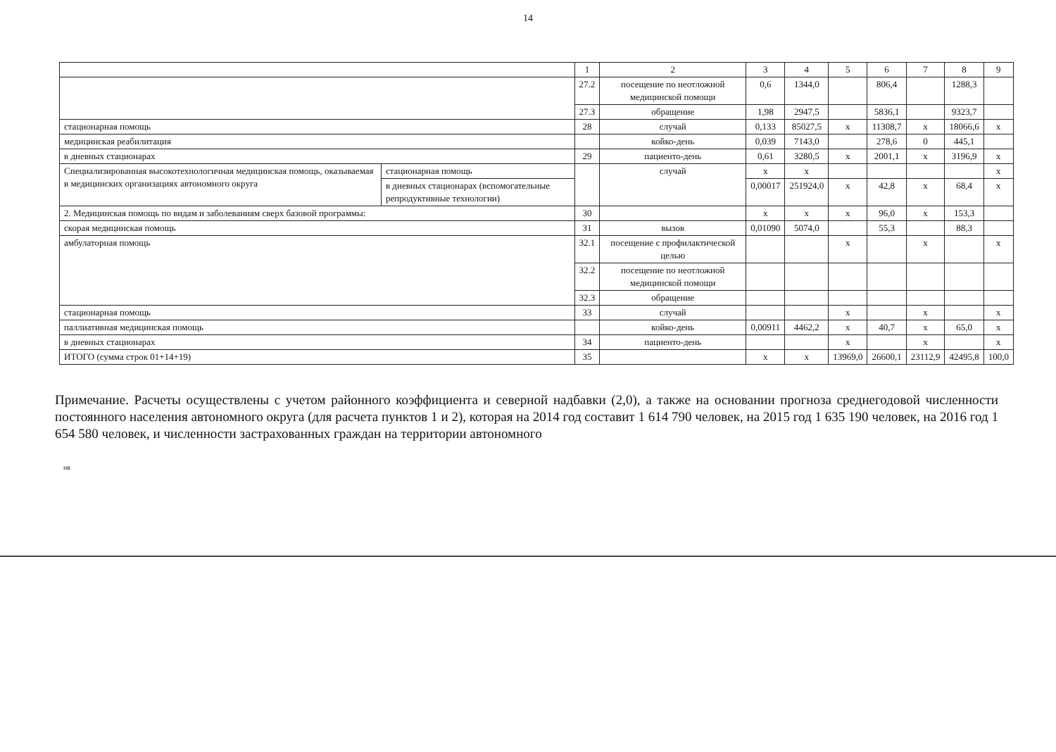14
| | | 1 | 2 | 3 | 4 | 5 | 6 | 7 | 8 | 9 |
| --- | --- | --- | --- | --- | --- | --- | --- | --- | --- | --- |
| | | 27.2 | посещение по неотложной медицинской помощи | 0,6 | 1344,0 | | 806,4 | | 1288,3 | |
| | | 27.3 | обращение | 1,98 | 2947,5 | | 5836,1 | | 9323,7 | |
| стационарная помощь | | 28 | случай | 0,133 | 85027,5 | х | 11308,7 | х | 18066,6 | х |
| медицинская реабилитация | | | койко-день | 0,039 | 7143,0 | | 278,6 | 0 | 445,1 | |
| в дневных стационарах | | 29 | пациенто-день | 0,61 | 3280,5 | х | 2001,1 | х | 3196,9 | х |
| Специализированная высокотехнологичная медицинская помощь, оказываемая в медицинских организациях автономного округа | стационарная помощь | | случай | х | х | | | | | х |
| | в дневных стационарах (вспомогательные репродуктивные технологии) | | | 0,00017 | 251924,0 | х | 42,8 | х | 68,4 | х |
| 2. Медицинская помощь по видам и заболеваниям сверх базовой программы: | | 30 | | х | х | х | 96,0 | х | 153,3 | |
| скорая медицинская помощь | | 31 | вызов | 0,01090 | 5074,0 | | 55,3 | | 88,3 | |
| амбулаторная помощь | | 32.1 | посещение с профилактической целью | | | х | | х | | х |
| | | 32.2 | посещение по неотложной медицинской помощи | | | | | | | |
| | | 32.3 | обращение | | | | | | | |
| стационарная помощь | | 33 | случай | | | х | | х | | х |
| паллиативная медицинская помощь | | | койко-день | 0,00911 | 4462,2 | х | 40,7 | х | 65,0 | х |
| в дневных стационарах | | 34 | пациенто-день | | | х | | х | | х |
| ИТОГО (сумма строк 01+14+19) | | 35 | | х | х | 13969,0 | 26600,1 | 23112,9 | 42495,8 | 100,0 |
Примечание. Расчеты осуществлены с учетом районного коэффициента и северной надбавки (2,0), а также на основании прогноза среднегодовой численности постоянного населения автономного округа (для расчета пунктов 1 и 2), которая на 2014 год составит 1 614 790 человек, на 2015 год 1 635 190 человек, на 2016 год 1 654 580 человек, и численности застрахованных граждан на территории автономного
нв